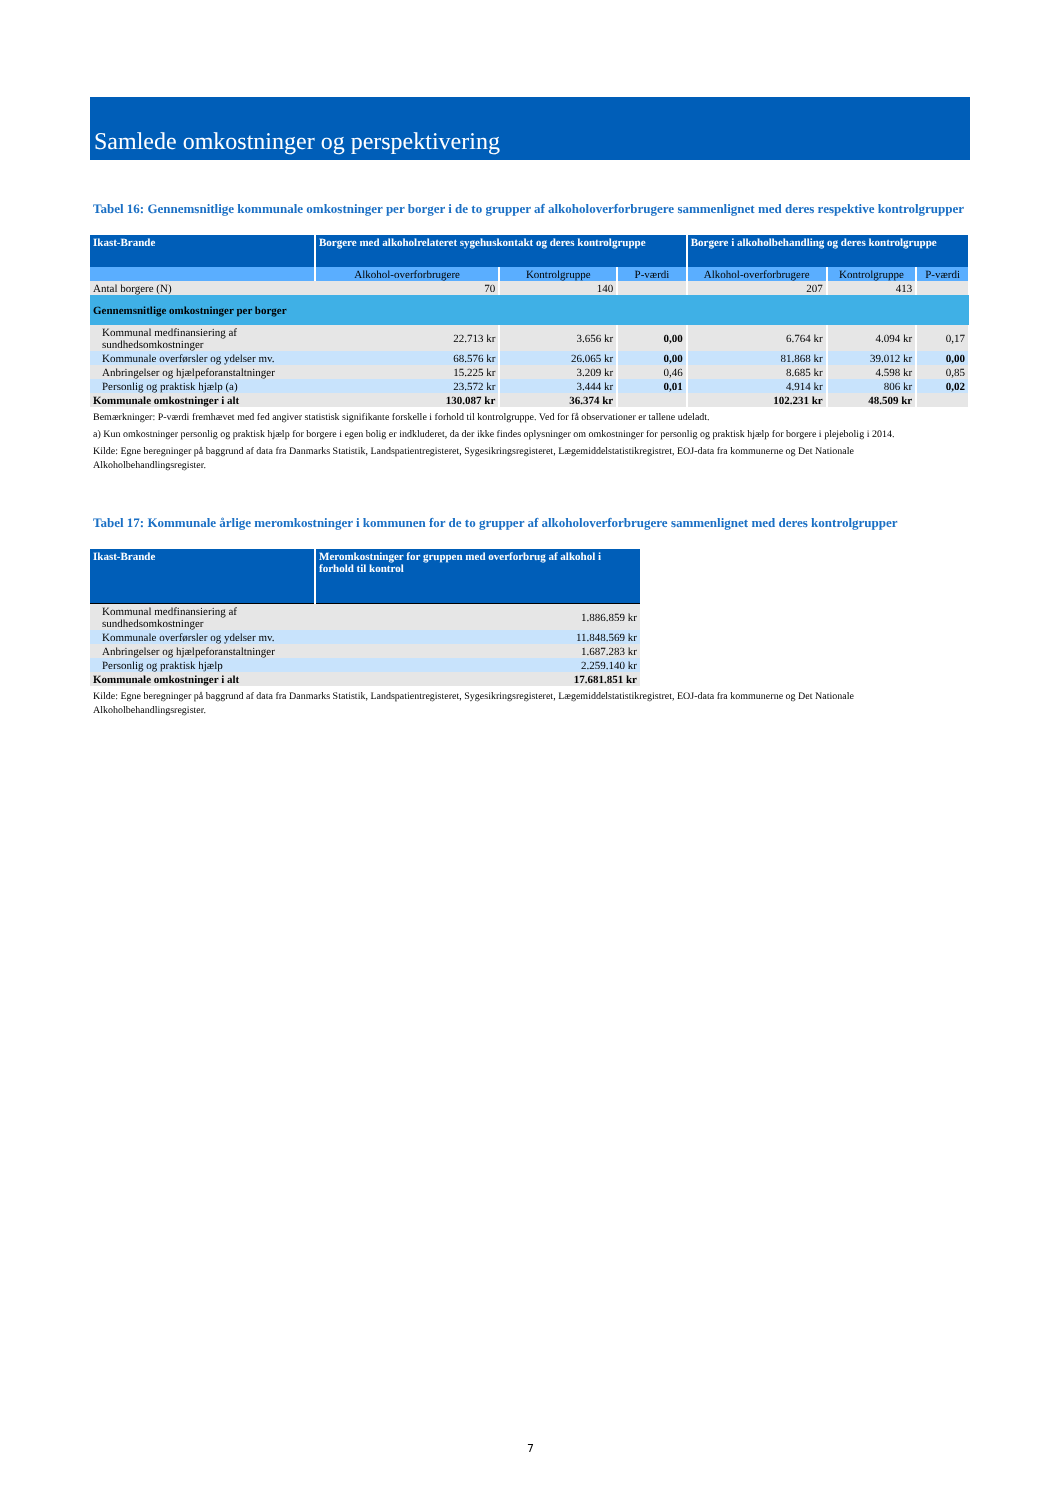Samlede omkostninger og perspektivering
Tabel 16: Gennemsnitlige kommunale omkostninger per borger i de to grupper af alkoholoverforbrugere sammenlignet med deres respektive kontrolgrupper
| Ikast-Brande | Borgere med alkoholrelateret sygehuskontakt og deres kontrolgruppe | | | Borgere i alkoholbehandling og deres kontrolgruppe | | |
| --- | --- | --- | --- | --- | --- | --- |
| | Alkohol-overforbrugere | Kontrolgruppe | P-værdi | Alkohol-overforbrugere | Kontrolgruppe | P-værdi |
| Antal borgere (N) | 70 | 140 | | 207 | 413 | |
| Gennemsnitlige omkostninger per borger | | | | | | |
| Kommunal medfinansiering af sundhedsomkostninger | 22.713 kr | 3.656 kr | 0,00 | 6.764 kr | 4.094 kr | 0,17 |
| Kommunale overførsler og ydelser mv. | 68.576 kr | 26.065 kr | 0,00 | 81.868 kr | 39.012 kr | 0,00 |
| Anbringelser og hjælpeforanstaltninger | 15.225 kr | 3.209 kr | 0,46 | 8.685 kr | 4.598 kr | 0,85 |
| Personlig og praktisk hjælp (a) | 23.572 kr | 3.444 kr | 0,01 | 4.914 kr | 806 kr | 0,02 |
| Kommunale omkostninger i alt | 130.087 kr | 36.374 kr | | 102.231 kr | 48.509 kr | |
Bemærkninger: P-værdi fremhævet med fed angiver statistisk signifikante forskelle i forhold til kontrolgruppe. Ved for få observationer er tallene udeladt.
a) Kun omkostninger personlig og praktisk hjælp for borgere i egen bolig er indkluderet, da der ikke findes oplysninger om omkostninger for personlig og praktisk hjælp for borgere i plejebolig i 2014.
Kilde: Egne beregninger på baggrund af data fra Danmarks Statistik, Landspatientregisteret, Sygesikringsregisteret, Lægemiddelstatistikregistret, EOJ-data fra kommunerne og Det Nationale Alkoholbehandlingsregister.
Tabel 17: Kommunale årlige meromkostninger i kommunen for de to grupper af alkoholoverforbrugere sammenlignet med deres kontrolgrupper
| Ikast-Brande | Meromkostninger for gruppen med overforbrug af alkohol i forhold til kontrol |
| --- | --- |
| Kommunal medfinansiering af sundhedsomkostninger | 1.886.859 kr |
| Kommunale overførsler og ydelser mv. | 11.848.569 kr |
| Anbringelser og hjælpeforanstaltninger | 1.687.283 kr |
| Personlig og praktisk hjælp | 2.259.140 kr |
| Kommunale omkostninger i alt | 17.681.851 kr |
Kilde: Egne beregninger på baggrund af data fra Danmarks Statistik, Landspatientregisteret, Sygesikringsregisteret, Lægemiddelstatistikregistret, EOJ-data fra kommunerne og Det Nationale Alkoholbehandlingsregister.
7